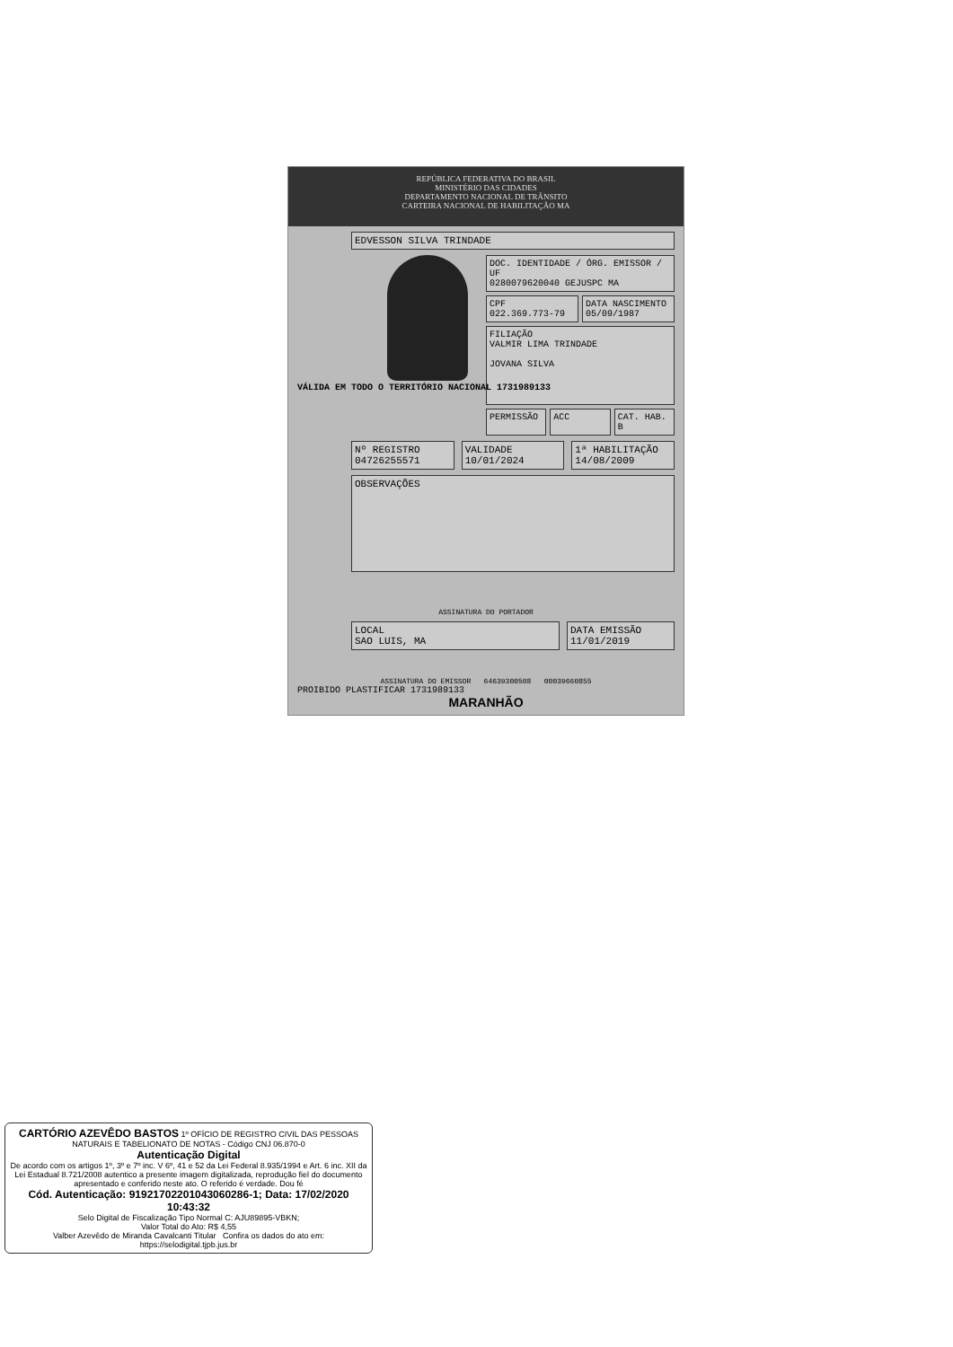REPÚBLICA FEDERATIVA DO BRASIL
MINISTÉRIO DAS CIDADES
DEPARTAMENTO NACIONAL DE TRÂNSITO
CARTEIRA NACIONAL DE HABILITAÇÃO MA
VÁLIDA EM TODO O TERRITÓRIO NACIONAL 1731989133
EDVESSON SILVA TRINDADE
DOC. IDENTIDADE / ÓRG. EMISSOR / UF
0280079620040 GEJUSPC MA
CPF
022.369.773-79
DATA NASCIMENTO
05/09/1987
FILIAÇÃO
VALMIR LIMA TRINDADE
JOVANA SILVA
PERMISSÃO ACC CAT. HAB.
B
Nº REGISTRO
04726255571
VALIDADE
10/01/2024
1ª HABILITAÇÃO
14/08/2009
OBSERVAÇÕES
ASSINATURA DO PORTADOR
LOCAL
SAO LUIS, MA
DATA EMISSÃO
11/01/2019
ASSINATURA DO EMISSOR 64639300508 00039660855
PROIBIDO PLASTIFICAR 1731989133
MARANHÃO
CARTÓRIO AZEVÊDO BASTOS 1º OFÍCIO DE REGISTRO CIVIL DAS PESSOAS NATURAIS E TABELIONATO DE NOTAS - Código CNJ 06.870-0
Autenticação Digital
De acordo com os artigos 1º, 3º e 7º inc. V 6º, 41 e 52 da Lei Federal 8.935/1994 e Art. 6 inc. XII da Lei Estadual 8.721/2008 autentico a presente imagem digitalizada, reprodução fiel do documento apresentado e conferido neste ato. O referido é verdade. Dou fé
Cód. Autenticação: 91921702201043060286-1; Data: 17/02/2020 10:43:32
Selo Digital de Fiscalização Tipo Normal C: AJU89895-VBKN;
Valor Total do Ato: R$ 4,55
Valber Azevêdo de Miranda Cavalcanti Titular Confira os dados do ato em: https://selodigital.tjpb.jus.br